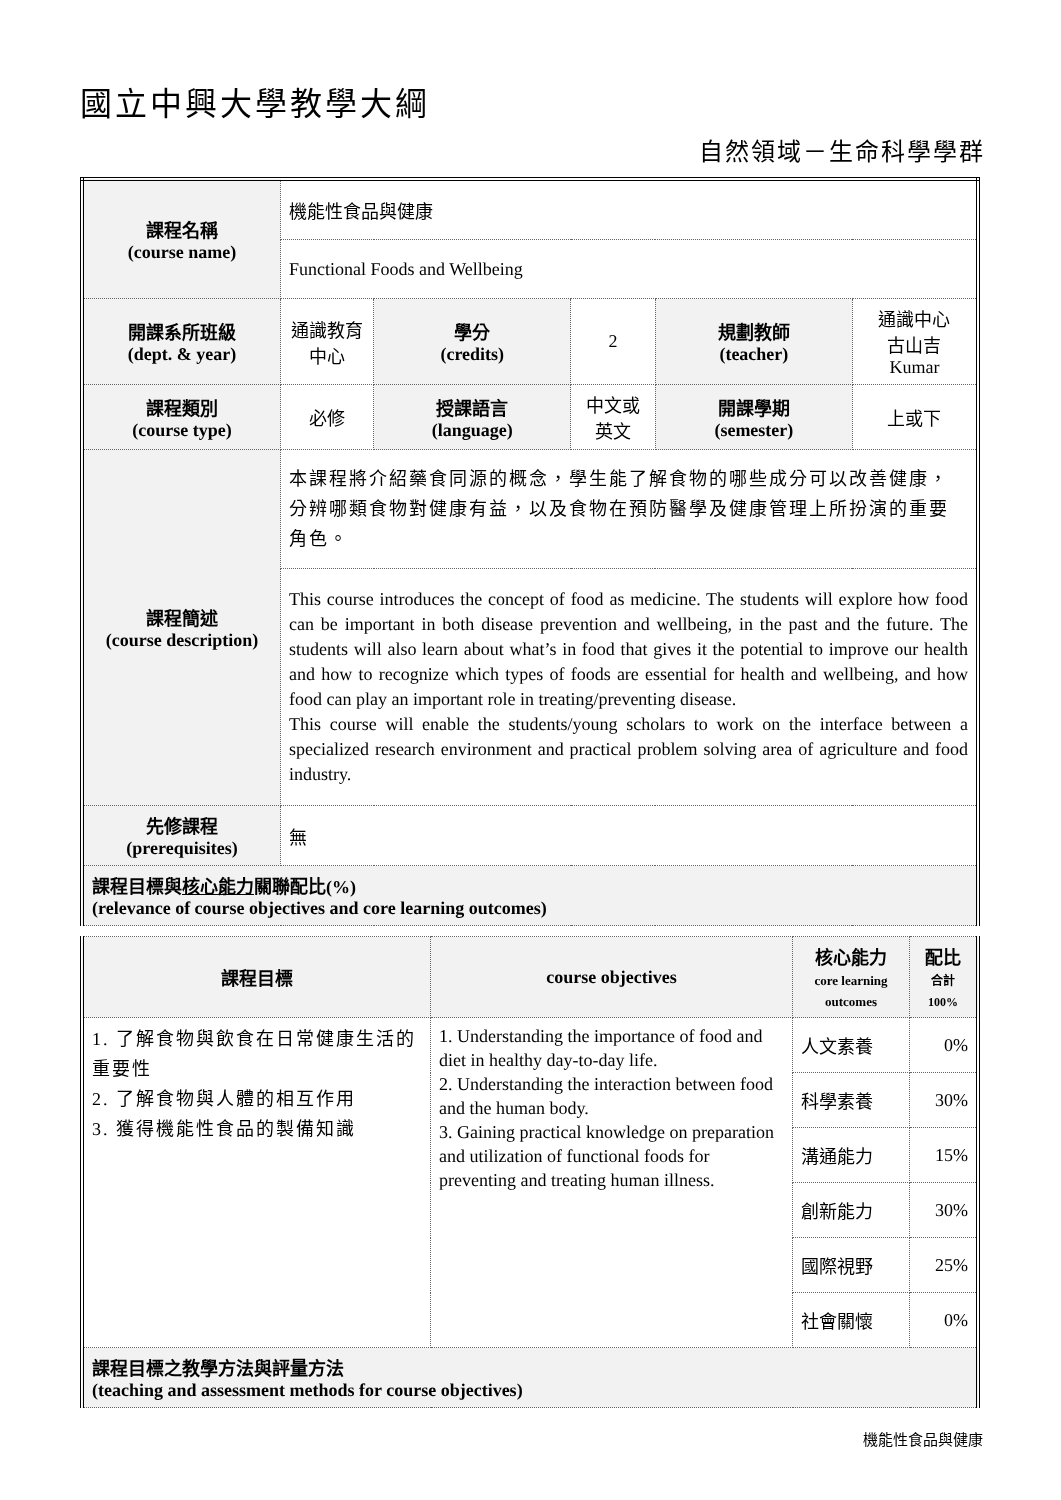國立中興大學教學大綱
自然領域－生命科學學群
| 課程名稱 (course name) | 機能性食品與健康 | | | | |
| | Functional Foods and Wellbeing | | | | |
| 開課系所班級 (dept. & year) | 通識教育中心 | 學分 (credits) | 2 | 規劃教師 (teacher) | 通識中心 古山吉 Kumar |
| 課程類別 (course type) | 必修 | 授課語言 (language) | 中文或英文 | 開課學期 (semester) | 上或下 |
| 課程簡述 (course description) | 本課程將介紹藥食同源的概念，學生能了解食物的哪些成分可以改善健康，分辨哪類食物對健康有益，以及食物在預防醫學及健康管理上所扮演的重要角色。 | | | | |
| | This course introduces the concept of food as medicine. The students will explore how food can be important in both disease prevention and wellbeing, in the past and the future. The students will also learn about what’s in food that gives it the potential to improve our health and how to recognize which types of foods are essential for health and wellbeing, and how food can play an important role in treating/preventing disease. This course will enable the students/young scholars to work on the interface between a specialized research environment and practical problem solving area of agriculture and food industry. | | | | |
| 先修課程 (prerequisites) | 無 | | | | |
| 課程目標與 核心能力 關聯配比(%) (relevance of course objectives and core learning outcomes) | | | | | |
| 課程目標 | course objectives | 核心能力 core learning outcomes | 配比 合計 100% |
| --- | --- | --- | --- |
| 1. 了解食物與飲食在日常健康生活的重要性 2. 了解食物與人體的相互作用 3. 獲得機能性食品的製備知識 | 1. Understanding the importance of food and diet in healthy day-to-day life. 2. Understanding the interaction between food and the human body. 3. Gaining practical knowledge on preparation and utilization of functional foods for preventing and treating human illness. | 人文素養 | 0% |
| | | 科學素養 | 30% |
| | | 溝通能力 | 15% |
| | | 創新能力 | 30% |
| | | 國際視野 | 25% |
| | | 社會關懷 | 0% |
| 課程目標之教學方法與評量方法 (teaching and assessment methods for course objectives) | | | |
機能性食品與健康